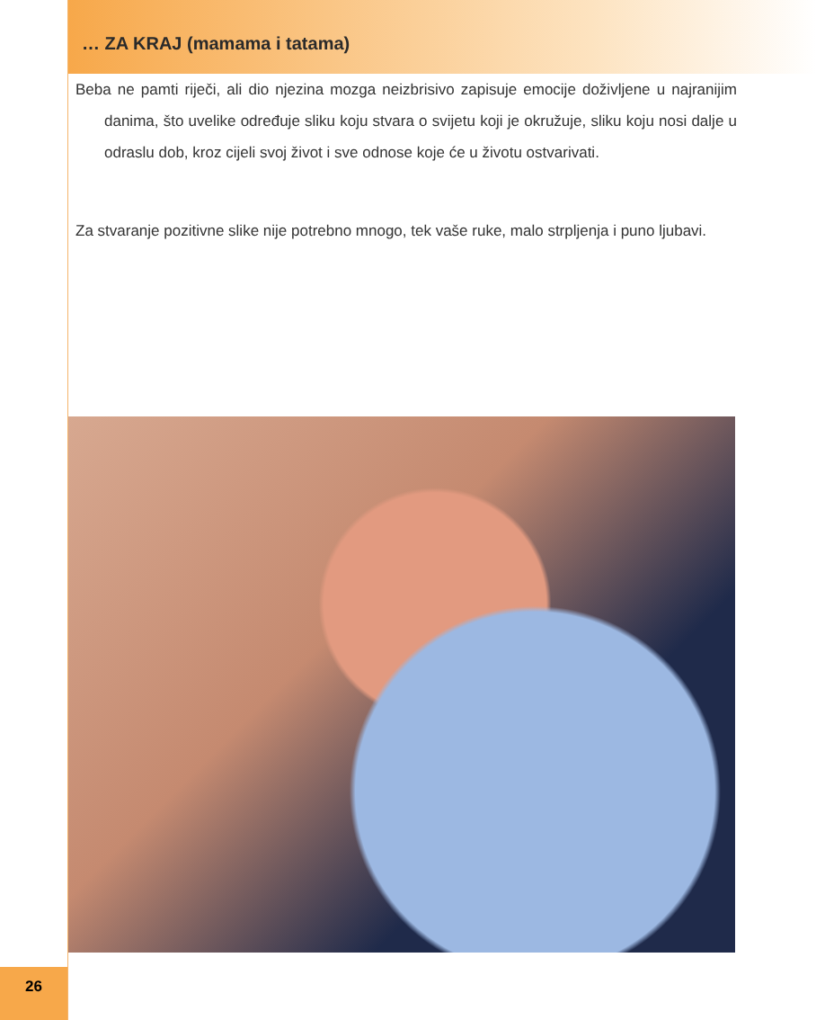… ZA KRAJ (mamama i tatama)
Beba ne pamti riječi, ali dio njezina mozga neizbrisivo zapisuje emocije doživljene u najranijim danima, što uvelike određuje sliku koju stvara o svijetu koji je okružuje, sliku koju nosi dalje u odraslu dob, kroz cijeli svoj život i sve odnose koje će u životu ostvarivati.
Za stvaranje pozitivne slike nije potrebno mnogo, tek vaše ruke, malo strpljenja i puno ljubavi.
26